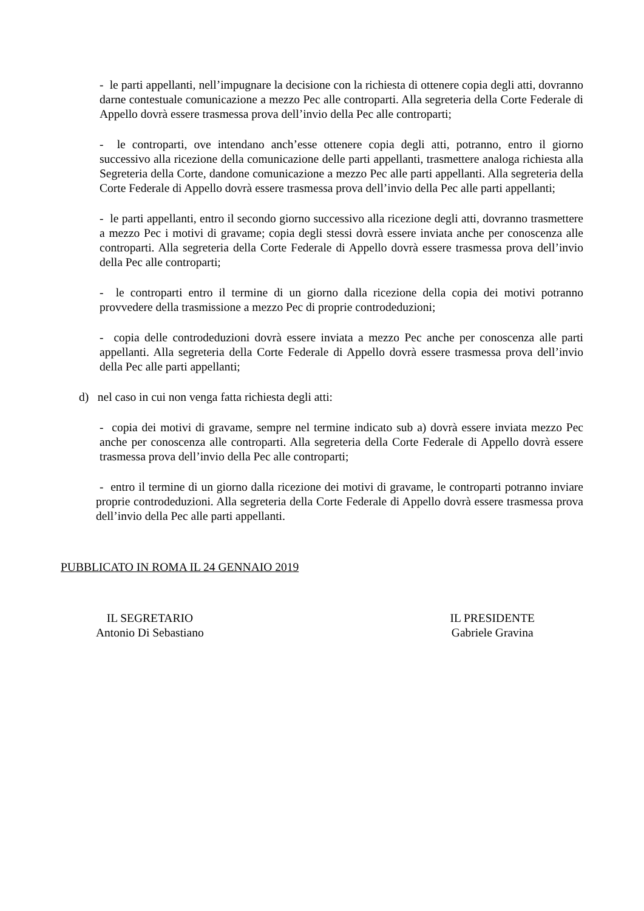- le parti appellanti, nell’impugnare la decisione con la richiesta di ottenere copia degli atti, dovranno darne contestuale comunicazione a mezzo Pec alle controparti. Alla segreteria della Corte Federale di Appello dovrà essere trasmessa prova dell’invio della Pec alle controparti;
- le controparti, ove intendano anch’esse ottenere copia degli atti, potranno, entro il giorno successivo alla ricezione della comunicazione delle parti appellanti, trasmettere analoga richiesta alla Segreteria della Corte, dandone comunicazione a mezzo Pec alle parti appellanti. Alla segreteria della Corte Federale di Appello dovrà essere trasmessa prova dell’invio della Pec alle parti appellanti;
- le parti appellanti, entro il secondo giorno successivo alla ricezione degli atti, dovranno trasmettere a mezzo Pec i motivi di gravame; copia degli stessi dovrà essere inviata anche per conoscenza alle controparti. Alla segreteria della Corte Federale di Appello dovrà essere trasmessa prova dell’invio della Pec alle controparti;
- le controparti entro il termine di un giorno dalla ricezione della copia dei motivi potranno provvedere della trasmissione a mezzo Pec di proprie controdeduzioni;
- copia delle controdeduzioni dovrà essere inviata a mezzo Pec anche per conoscenza alle parti appellanti. Alla segreteria della Corte Federale di Appello dovrà essere trasmessa prova dell’invio della Pec alle parti appellanti;
d) nel caso in cui non venga fatta richiesta degli atti:
- copia dei motivi di gravame, sempre nel termine indicato sub a) dovrà essere inviata mezzo Pec anche per conoscenza alle controparti. Alla segreteria della Corte Federale di Appello dovrà essere trasmessa prova dell’invio della Pec alle controparti;
- entro il termine di un giorno dalla ricezione dei motivi di gravame, le controparti potranno inviare proprie controdeduzioni. Alla segreteria della Corte Federale di Appello dovrà essere trasmessa prova dell’invio della Pec alle parti appellanti.
PUBBLICATO IN ROMA IL 24 GENNAIO 2019
IL SEGRETARIO
Antonio Di Sebastiano
IL PRESIDENTE
Gabriele Gravina